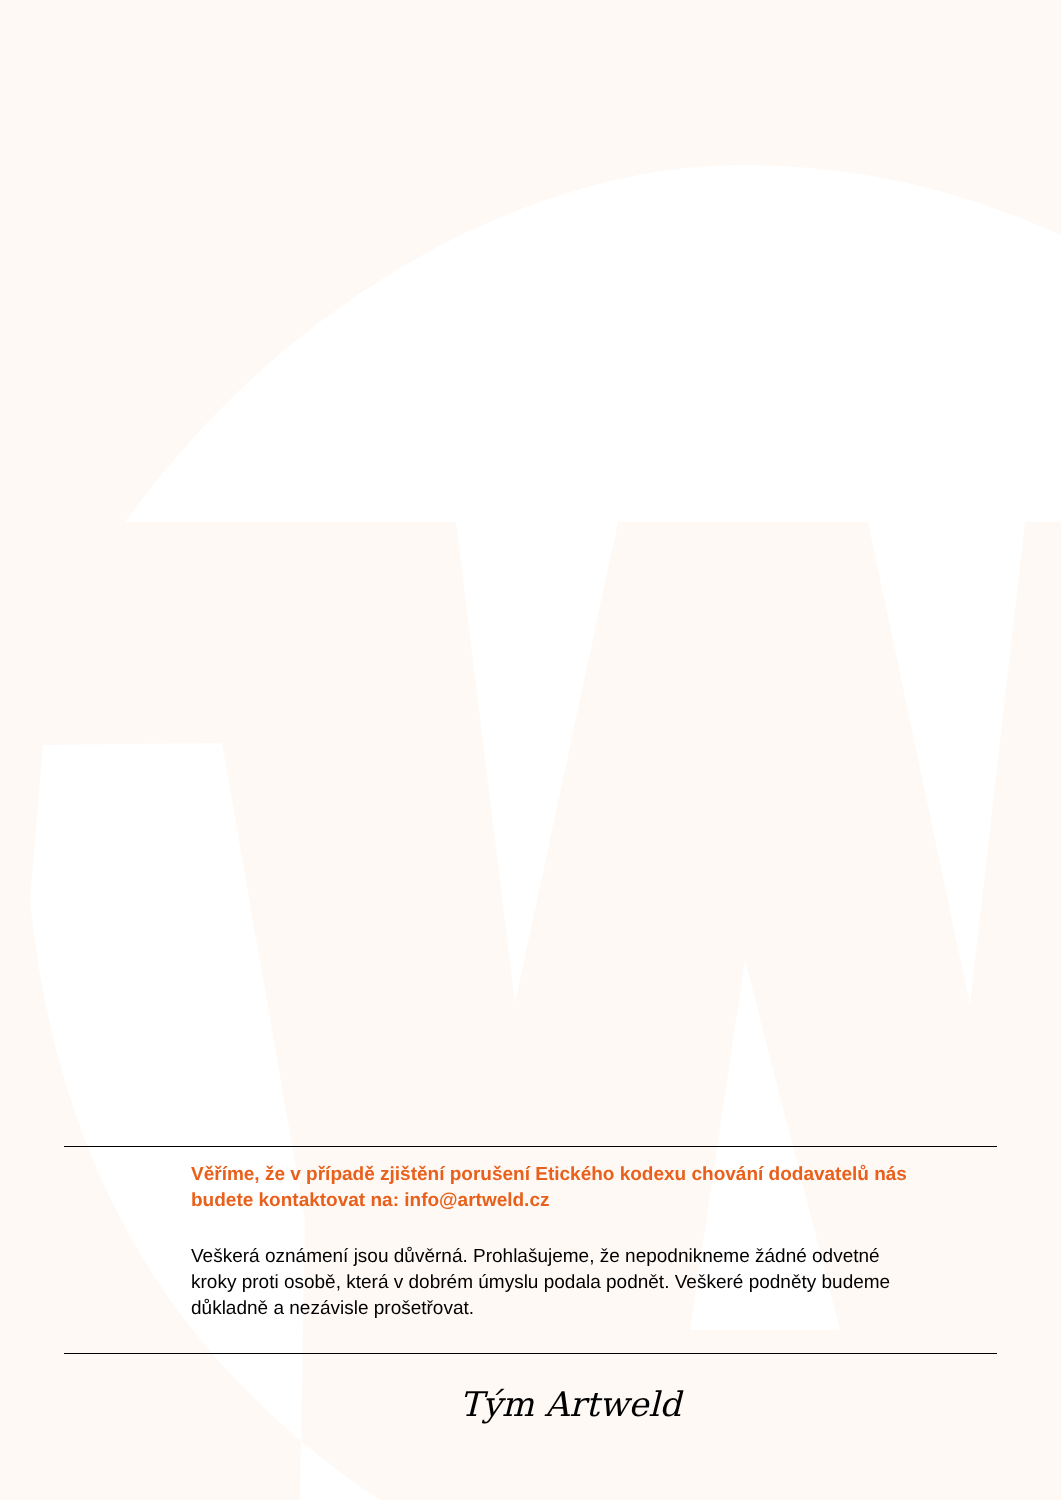Věříme, že v případě zjištění porušení Etického kodexu chování dodavatelů nás budete kontaktovat na: info@artweld.cz
Veškerá oznámení jsou důvěrná. Prohlašujeme, že nepodnikneme žádné odvetné kroky proti osobě, která v dobrém úmyslu podala podnět. Veškeré podněty budeme důkladně a nezávisle prošetřovat.
Tým Artweld